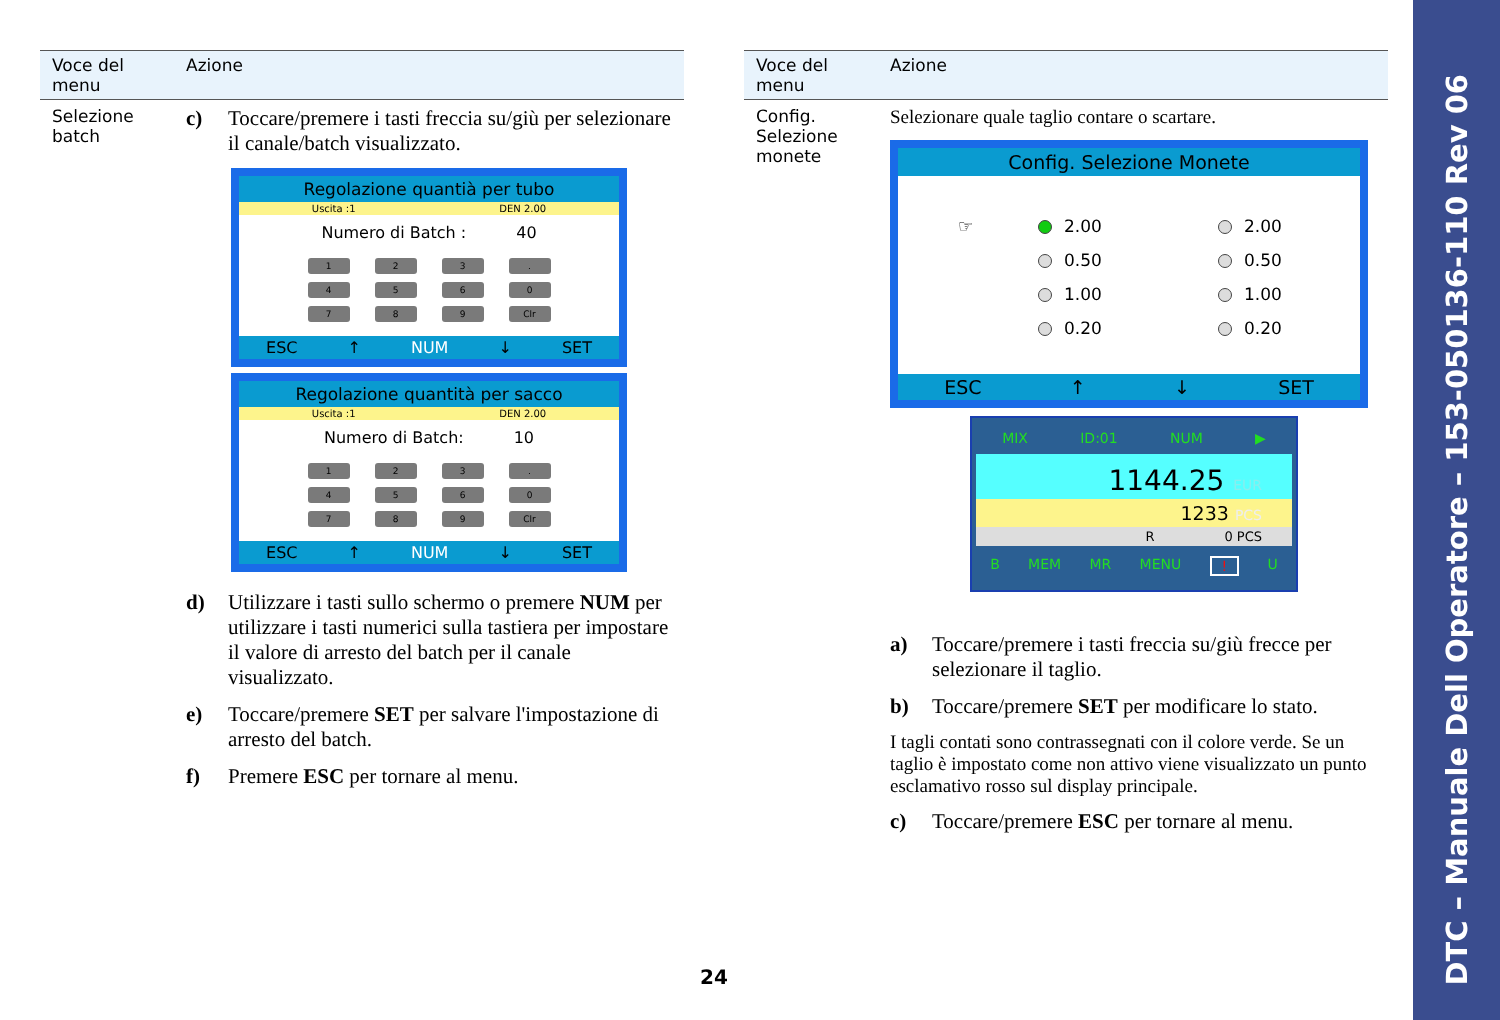| Voce del menu | Azione |
| --- | --- |
| Selezione batch | c) Toccare/premere i tasti freccia su/giù per selezionare il canale/batch visualizzato. Regolazione quantià per tubo Uscita :1 DEN 2.00 Numero di Batch : 40 1 2 3 . 4 5 6 0 7 8 9 Clr ESC ↑ NUM ↓ SET Regolazione quantità per sacco Uscita :1 DEN 2.00 Numero di Batch: 10 1 2 3 . 4 5 6 0 7 8 9 Clr ESC ↑ NUM ↓ SET d) Utilizzare i tasti sullo schermo o premere NUM per utilizzare i tasti numerici sulla tastiera per impostare il valore di arresto del batch per il canale visualizzato. e) Toccare/premere SET per salvare l'impostazione di arresto del batch. f) Premere ESC per tornare al menu. |
| Voce del menu | Azione |
| --- | --- |
| Config. Selezione monete | Selezionare quale taglio contare o scartare. Config. Selezione Monete ☞ 2.00 2.00 0.50 0.50 1.00 1.00 0.20 0.20 ESC ↑ ↓ SET MIX ID:01 NUM ▶ 1144.25 EUR 1233 PCS R 0 PCS B MEM MR MENU ! U a) Toccare/premere i tasti freccia su/giù frecce per selezionare il taglio. b) Toccare/premere SET per modificare lo stato. I tagli contati sono contrassegnati con il colore verde. Se un taglio è impostato come non attivo viene visualizzato un punto esclamativo rosso sul display principale. c) Toccare/premere ESC per tornare al menu. |
24
DTC – Manuale Dell Operatore – 153-050136-110 Rev 06